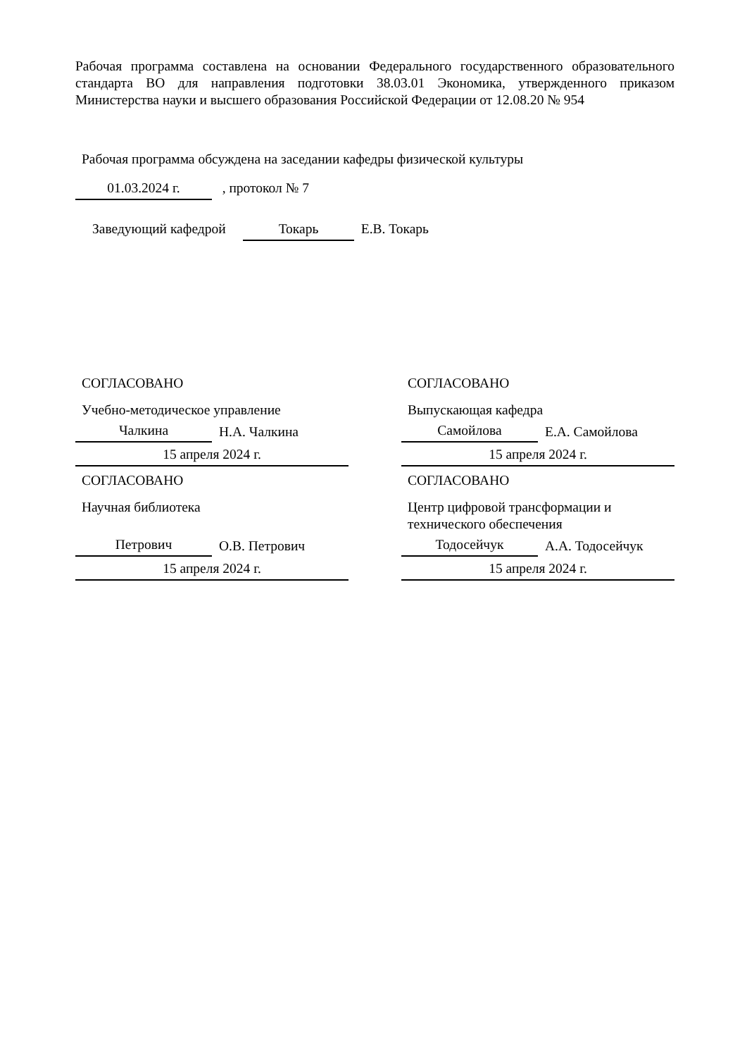Рабочая программа составлена на основании Федерального государственного образовательного стандарта ВО для направления подготовки 38.03.01 Экономика, утвержденного приказом Министерства науки и высшего образования Российской Федерации от 12.08.20 № 954
Рабочая программа обсуждена на заседании кафедры физической культуры
01.03.2024 г. , протокол № 7
Заведующий кафедрой Токарь Е.В. Токарь
СОГЛАСОВАНО
Учебно-методическое управление
Чалкина
Н.А. Чалкина
15 апреля 2024 г.
СОГЛАСОВАНО
Научная библиотека
Петрович
О.В. Петрович
15 апреля 2024 г.
СОГЛАСОВАНО
Выпускающая кафедра
Самойлова
Е.А. Самойлова
15 апреля 2024 г.
СОГЛАСОВАНО
Центр цифровой трансформации и технического обеспечения
Тодосейчук
А.А. Тодосейчук
15 апреля 2024 г.